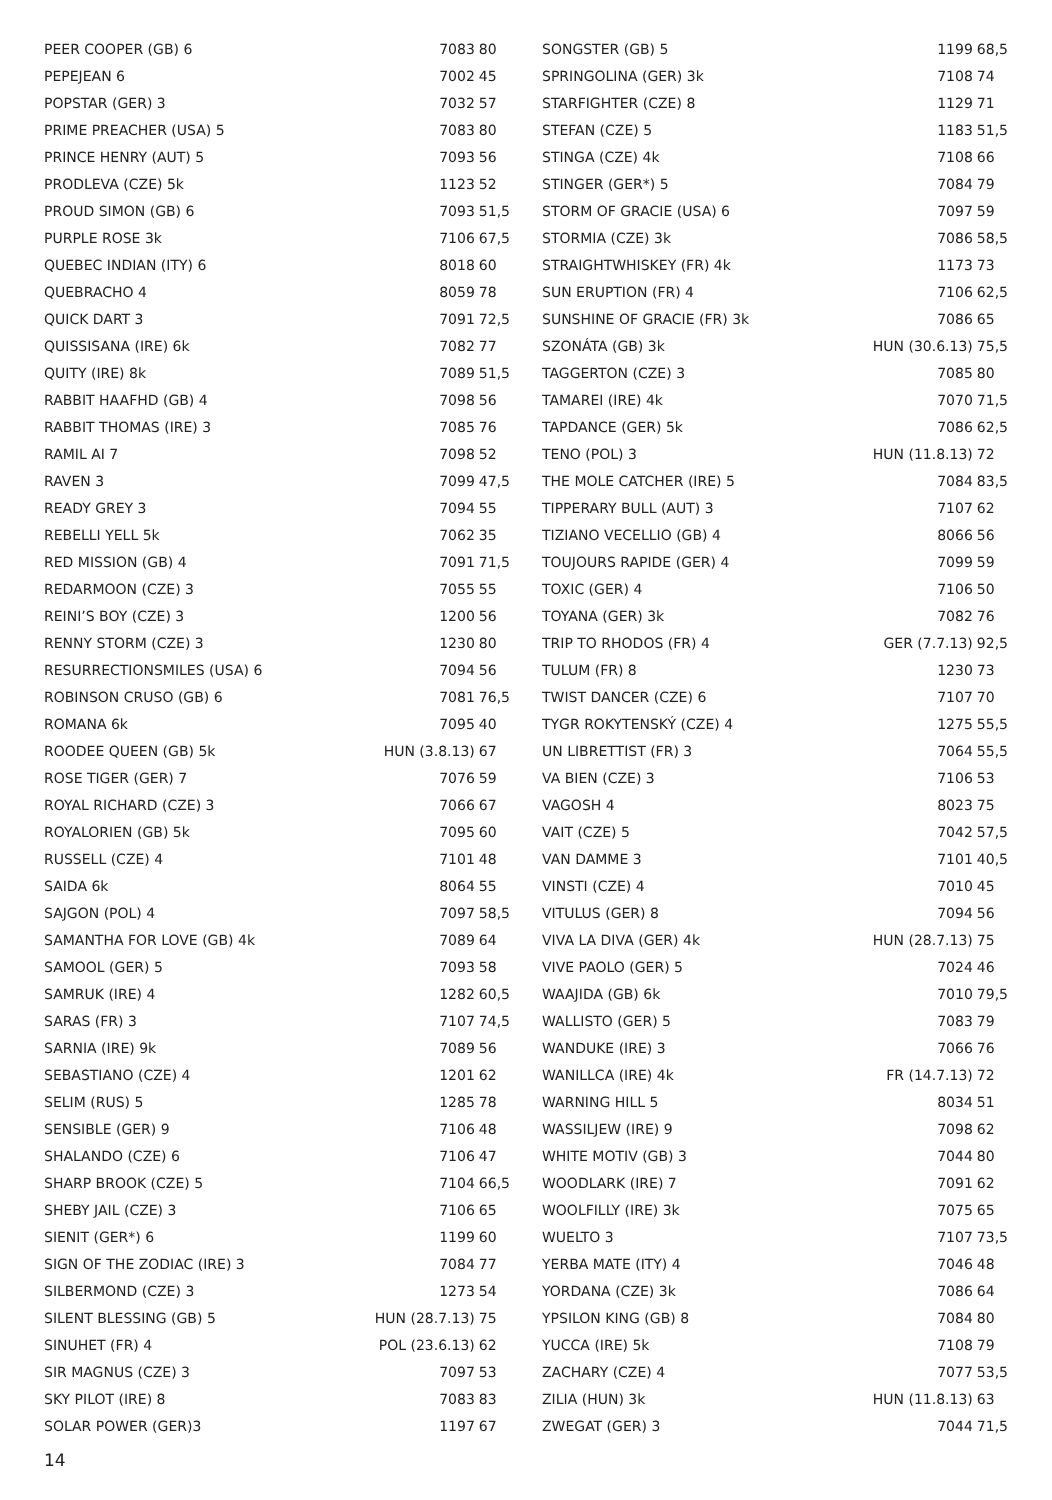| PEER COOPER (GB) 6 | 7083 | 80 |
| PEPEJEAN 6 | 7002 | 45 |
| POPSTAR (GER) 3 | 7032 | 57 |
| PRIME PREACHER (USA) 5 | 7083 | 80 |
| PRINCE HENRY (AUT) 5 | 7093 | 56 |
| PRODLEVA (CZE) 5k | 1123 | 52 |
| PROUD SIMON (GB) 6 | 7093 | 51,5 |
| PURPLE ROSE 3k | 7106 | 67,5 |
| QUEBEC INDIAN (ITY) 6 | 8018 | 60 |
| QUEBRACHO 4 | 8059 | 78 |
| QUICK DART 3 | 7091 | 72,5 |
| QUISSISANA (IRE) 6k | 7082 | 77 |
| QUITY (IRE) 8k | 7089 | 51,5 |
| RABBIT HAAFHD (GB) 4 | 7098 | 56 |
| RABBIT THOMAS (IRE) 3 | 7085 | 76 |
| RAMIL AI 7 | 7098 | 52 |
| RAVEN 3 | 7099 | 47,5 |
| READY GREY 3 | 7094 | 55 |
| REBELLI YELL 5k | 7062 | 35 |
| RED MISSION (GB) 4 | 7091 | 71,5 |
| REDARMOON (CZE) 3 | 7055 | 55 |
| REINI’S BOY (CZE) 3 | 1200 | 56 |
| RENNY STORM (CZE) 3 | 1230 | 80 |
| RESURRECTIONSMILES (USA) 6 | 7094 | 56 |
| ROBINSON CRUSO (GB) 6 | 7081 | 76,5 |
| ROMANA 6k | 7095 | 40 |
| ROODEE QUEEN (GB) 5k | HUN (3.8.13) | 67 |
| ROSE TIGER (GER) 7 | 7076 | 59 |
| ROYAL RICHARD (CZE) 3 | 7066 | 67 |
| ROYALORIEN (GB) 5k | 7095 | 60 |
| RUSSELL (CZE) 4 | 7101 | 48 |
| SAIDA 6k | 8064 | 55 |
| SAJGON (POL) 4 | 7097 | 58,5 |
| SAMANTHA FOR LOVE (GB) 4k | 7089 | 64 |
| SAMOOL (GER) 5 | 7093 | 58 |
| SAMRUK (IRE) 4 | 1282 | 60,5 |
| SARAS (FR) 3 | 7107 | 74,5 |
| SARNIA (IRE) 9k | 7089 | 56 |
| SEBASTIANO (CZE) 4 | 1201 | 62 |
| SELIM (RUS) 5 | 1285 | 78 |
| SENSIBLE (GER) 9 | 7106 | 48 |
| SHALANDO (CZE) 6 | 7106 | 47 |
| SHARP BROOK (CZE) 5 | 7104 | 66,5 |
| SHEBY JAIL (CZE) 3 | 7106 | 65 |
| SIENIT (GER*) 6 | 1199 | 60 |
| SIGN OF THE ZODIAC (IRE) 3 | 7084 | 77 |
| SILBERMOND (CZE) 3 | 1273 | 54 |
| SILENT BLESSING (GB) 5 | HUN (28.7.13) | 75 |
| SINUHET (FR) 4 | POL (23.6.13) | 62 |
| SIR MAGNUS (CZE) 3 | 7097 | 53 |
| SKY PILOT (IRE) 8 | 7083 | 83 |
| SOLAR POWER (GER)3 | 1197 | 67 |
| SONGSTER (GB) 5 | 1199 | 68,5 |
| SPRINGOLINA (GER) 3k | 7108 | 74 |
| STARFIGHTER (CZE) 8 | 1129 | 71 |
| STEFAN (CZE) 5 | 1183 | 51,5 |
| STINGA (CZE) 4k | 7108 | 66 |
| STINGER (GER*) 5 | 7084 | 79 |
| STORM OF GRACIE (USA) 6 | 7097 | 59 |
| STORMIA (CZE) 3k | 7086 | 58,5 |
| STRAIGHTWHISKEY (FR) 4k | 1173 | 73 |
| SUN ERUPTION (FR) 4 | 7106 | 62,5 |
| SUNSHINE OF GRACIE (FR) 3k | 7086 | 65 |
| SZONÁTA (GB) 3k | HUN (30.6.13) | 75,5 |
| TAGGERTON (CZE) 3 | 7085 | 80 |
| TAMAREI (IRE) 4k | 7070 | 71,5 |
| TAPDANCE (GER) 5k | 7086 | 62,5 |
| TENO (POL) 3 | HUN (11.8.13) | 72 |
| THE MOLE CATCHER (IRE) 5 | 7084 | 83,5 |
| TIPPERARY BULL (AUT) 3 | 7107 | 62 |
| TIZIANO VECELLIO (GB) 4 | 8066 | 56 |
| TOUJOURS RAPIDE (GER) 4 | 7099 | 59 |
| TOXIC (GER) 4 | 7106 | 50 |
| TOYANA (GER) 3k | 7082 | 76 |
| TRIP TO RHODOS (FR) 4 | GER (7.7.13) | 92,5 |
| TULUM (FR) 8 | 1230 | 73 |
| TWIST DANCER (CZE) 6 | 7107 | 70 |
| TYGR ROKYTENSKÝ (CZE) 4 | 1275 | 55,5 |
| UN LIBRETTIST (FR) 3 | 7064 | 55,5 |
| VA BIEN (CZE) 3 | 7106 | 53 |
| VAGOSH 4 | 8023 | 75 |
| VAIT (CZE) 5 | 7042 | 57,5 |
| VAN DAMME 3 | 7101 | 40,5 |
| VINSTI (CZE) 4 | 7010 | 45 |
| VITULUS (GER) 8 | 7094 | 56 |
| VIVA LA DIVA (GER) 4k | HUN (28.7.13) | 75 |
| VIVE PAOLO (GER) 5 | 7024 | 46 |
| WAAJIDA (GB) 6k | 7010 | 79,5 |
| WALLISTO (GER) 5 | 7083 | 79 |
| WANDUKE (IRE) 3 | 7066 | 76 |
| WANILLCA (IRE) 4k | FR (14.7.13) | 72 |
| WARNING HILL 5 | 8034 | 51 |
| WASSILJEW (IRE) 9 | 7098 | 62 |
| WHITE MOTIV (GB) 3 | 7044 | 80 |
| WOODLARK (IRE) 7 | 7091 | 62 |
| WOOLFILLY (IRE) 3k | 7075 | 65 |
| WUELTO 3 | 7107 | 73,5 |
| YERBA MATE (ITY) 4 | 7046 | 48 |
| YORDANA (CZE) 3k | 7086 | 64 |
| YPSILON KING (GB) 8 | 7084 | 80 |
| YUCCA (IRE) 5k | 7108 | 79 |
| ZACHARY (CZE) 4 | 7077 | 53,5 |
| ZILIA (HUN) 3k | HUN (11.8.13) | 63 |
| ZWEGAT (GER) 3 | 7044 | 71,5 |
14